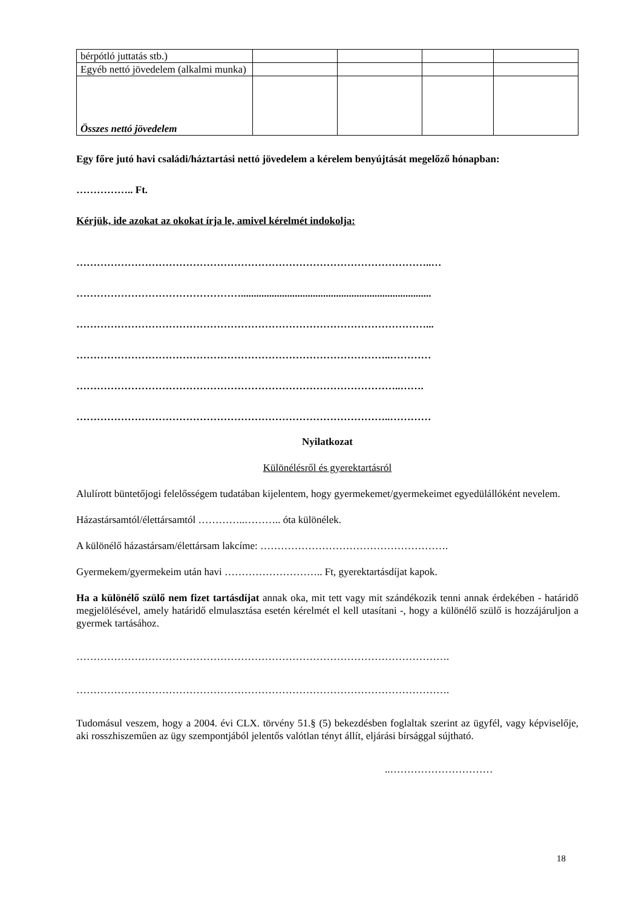| bérpótló juttatás stb.) | | | | |
| Egyéb nettó jövedelem (alkalmi munka) | | | | |
| Összes nettó jövedelem | | | | |
Egy főre jutó havi családi/háztartási nettó jövedelem a kérelem benyújtását megelőző hónapban:
…………….. Ft.
Kérjük, ide azokat az okokat írja le, amivel kérelmét indokolja:
…………………………………………………………………………………………..…
…………………………………………..........................................................................
…………………………………………………………………………………………...
………………………………………………………………………………..…………
…………………………………………………………………………………..…….
………………………………………………………………………………..…………
Nyilatkozat
Különélésről és gyerektartásról
Alulírott büntetőjogi felelősségem tudatában kijelentem, hogy gyermekemet/gyermekeimet egyedülállóként nevelem.
Házastársamtól/élettársamtól …………..……….. óta különélek.
A különélő házastársam/élettársam lakcíme: ……………………………………………….
Gyermekem/gyermekeim után havi ……………………….. Ft, gyerektartásdíjat kapok.
Ha a különélő szülő nem fizet tartásdíjat annak oka, mit tett vagy mit szándékozik tenni annak érdekében - határidő megjelölésével, amely határidő elmulasztása esetén kérelmét el kell utasítani -, hogy a különélő szülő is hozzájáruljon a gyermek tartásához.
……………………………………………………………………………………………….
……………………………………………………………………………………………….
Tudomásul veszem, hogy a 2004. évi CLX. törvény 51.§ (5) bekezdésben foglaltak szerint az ügyfél, vagy képviselője, aki rosszhiszeműen az ügy szempontjából jelentős valótlan tényt állít, eljárási bírsággal sújtható.
..…………………………
18